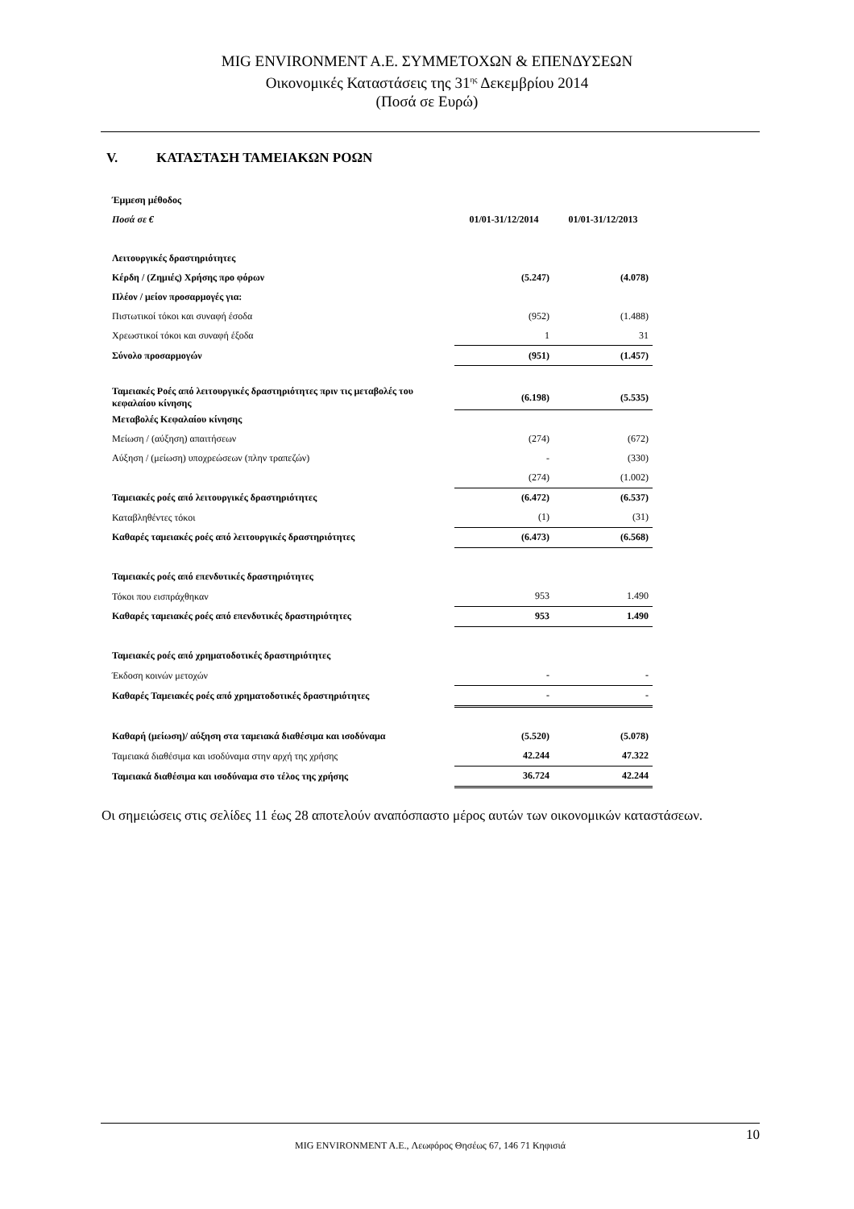MIG ENVIRONMENT A.E. ΣΥΜΜΕΤΟΧΩΝ & ΕΠΕΝΔΥΣΕΩΝ
Οικονομικές Καταστάσεις της 31<sup>ης</sup> Δεκεμβρίου 2014
(Ποσά σε Ευρώ)
V. ΚΑΤΑΣΤΑΣΗ ΤΑΜΕΙΑΚΩΝ ΡΟΩΝ
| Έμμεση μέθοδος | | |
| Ποσά σε € | 01/01-31/12/2014 | 01/01-31/12/2013 |
| Λειτουργικές δραστηριότητες | | |
| Κέρδη / (Ζημιές) Χρήσης προ φόρων | (5.247) | (4.078) |
| Πλέον / μείον προσαρμογές για: | | |
| Πιστωτικοί τόκοι και συναφή έσοδα | (952) | (1.488) |
| Χρεωστικοί τόκοι και συναφή έξοδα | 1 | 31 |
| Σύνολο προσαρμογών | (951) | (1.457) |
| Ταμειακές Ροές από λειτουργικές δραστηριότητες πριν τις μεταβολές του κεφαλαίου κίνησης | (6.198) | (5.535) |
| Μεταβολές Κεφαλαίου κίνησης | | |
| Μείωση / (αύξηση) απαιτήσεων | (274) | (672) |
| Αύξηση / (μείωση) υποχρεώσεων (πλην τραπεζών) | - | (330) |
| | (274) | (1.002) |
| Ταμειακές ροές από λειτουργικές δραστηριότητες | (6.472) | (6.537) |
| Καταβληθέντες τόκοι | (1) | (31) |
| Καθαρές ταμειακές ροές από λειτουργικές δραστηριότητες | (6.473) | (6.568) |
| Ταμειακές ροές από επενδυτικές δραστηριότητες | | |
| Τόκοι που εισπράχθηκαν | 953 | 1.490 |
| Καθαρές ταμειακές ροές από επενδυτικές δραστηριότητες | 953 | 1.490 |
| Ταμειακές ροές από χρηματοδοτικές δραστηριότητες | | |
| Έκδοση κοινών μετοχών | - | - |
| Καθαρές Ταμειακές ροές από χρηματοδοτικές δραστηριότητες | - | - |
| Καθαρή (μείωση)/ αύξηση στα ταμειακά διαθέσιμα και ισοδύναμα | (5.520) | (5.078) |
| Ταμειακά διαθέσιμα και ισοδύναμα στην αρχή της χρήσης | 42.244 | 47.322 |
| Ταμειακά διαθέσιμα και ισοδύναμα στο τέλος της χρήσης | 36.724 | 42.244 |
Οι σημειώσεις στις σελίδες 11 έως 28 αποτελούν αναπόσπαστο μέρος αυτών των οικονομικών καταστάσεων.
10
MIG ENVIRONMENT A.E., Λεωφόρος Θησέως 67, 146 71 Κηφισιά